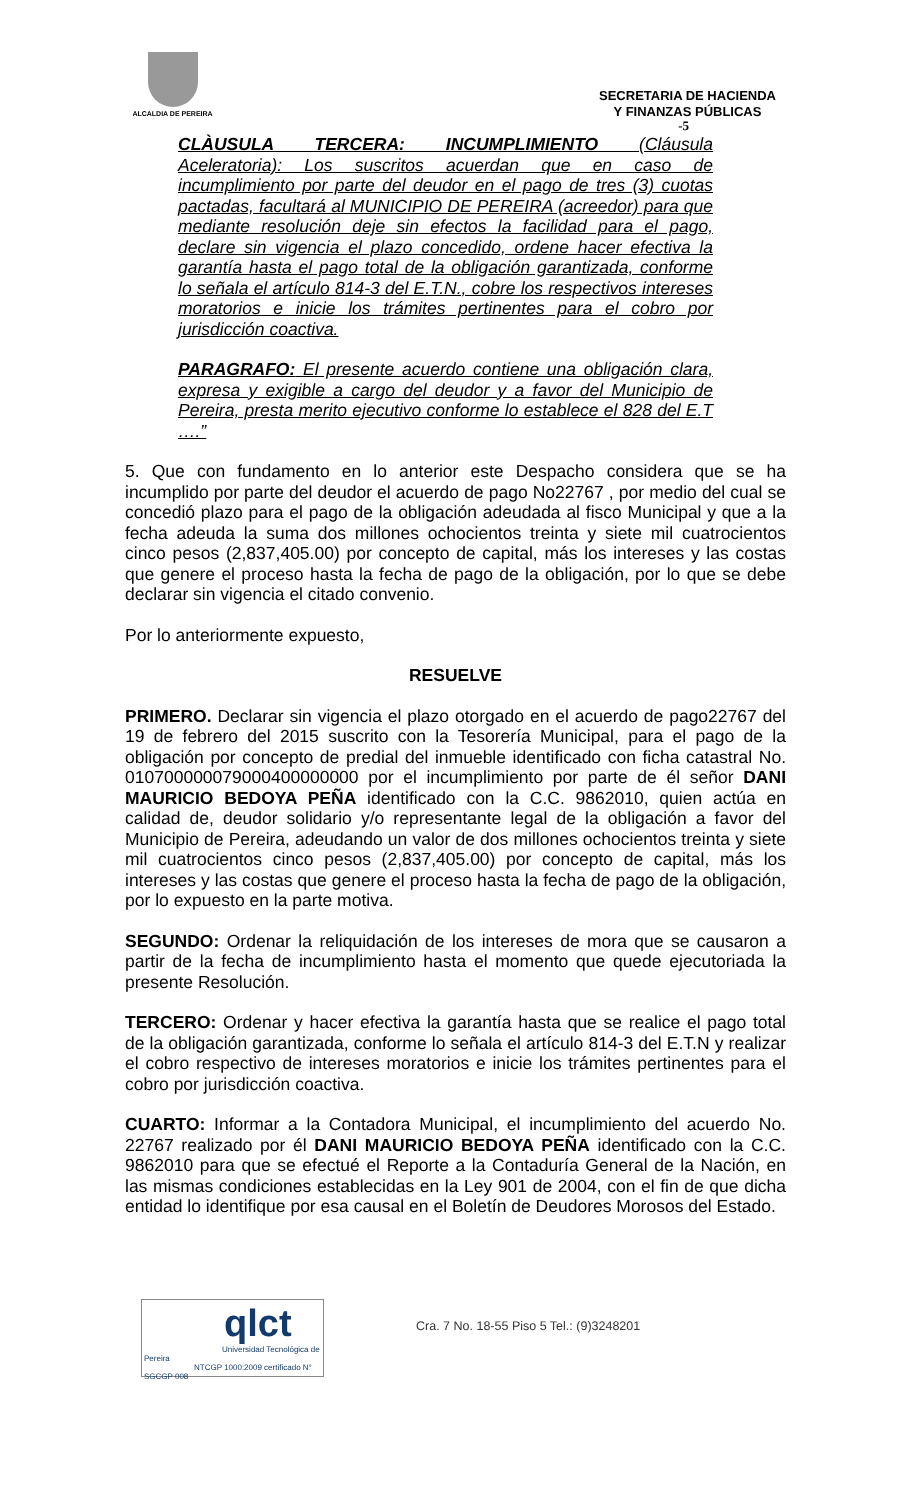ALCALDIA DE PEREIRA
SECRETARIA DE HACIENDA
Y FINANZAS PÚBLICAS
-5
CLÀUSULA TERCERA: INCUMPLIMIENTO (Cláusula Aceleratoria): Los suscritos acuerdan que en caso de incumplimiento por parte del deudor en el pago de tres (3) cuotas pactadas, facultará al MUNICIPIO DE PEREIRA (acreedor) para que mediante resolución deje sin efectos la facilidad para el pago, declare sin vigencia el plazo concedido, ordene hacer efectiva la garantía hasta el pago total de la obligación garantizada, conforme lo señala el artículo 814-3 del E.T.N., cobre los respectivos intereses moratorios e inicie los trámites pertinentes para el cobro por jurisdicción coactiva.
PARAGRAFO: El presente acuerdo contiene una obligación clara, expresa y exigible a cargo del deudor y a favor del Municipio de Pereira, presta merito ejecutivo conforme lo establece el 828 del E.T ….”
5. Que con fundamento en lo anterior este Despacho considera que se ha incumplido por parte del deudor el acuerdo de pago No22767 , por medio del cual se concedió plazo para el pago de la obligación adeudada al fisco Municipal y que a la fecha adeuda la suma dos millones ochocientos treinta y siete mil cuatrocientos cinco pesos (2,837,405.00) por concepto de capital, más los intereses y las costas que genere el proceso hasta la fecha de pago de la obligación, por lo que se debe declarar sin vigencia el citado convenio.
Por lo anteriormente expuesto,
RESUELVE
PRIMERO. Declarar sin vigencia el plazo otorgado en el acuerdo de pago22767 del 19 de febrero del 2015 suscrito con la Tesorería Municipal, para el pago de la obligación por concepto de predial del inmueble identificado con ficha catastral No. 010700000079000400000000 por el incumplimiento por parte de él señor DANI MAURICIO BEDOYA PEÑA identificado con la C.C. 9862010, quien actúa en calidad de, deudor solidario y/o representante legal de la obligación a favor del Municipio de Pereira, adeudando un valor de dos millones ochocientos treinta y siete mil cuatrocientos cinco pesos (2,837,405.00) por concepto de capital, más los intereses y las costas que genere el proceso hasta la fecha de pago de la obligación, por lo expuesto en la parte motiva.
SEGUNDO: Ordenar la reliquidación de los intereses de mora que se causaron a partir de la fecha de incumplimiento hasta el momento que quede ejecutoriada la presente Resolución.
TERCERO: Ordenar y hacer efectiva la garantía hasta que se realice el pago total de la obligación garantizada, conforme lo señala el artículo 814-3 del E.T.N y realizar el cobro respectivo de intereses moratorios e inicie los trámites pertinentes para el cobro por jurisdicción coactiva.
CUARTO: Informar a la Contadora Municipal, el incumplimiento del acuerdo No. 22767 realizado por él DANI MAURICIO BEDOYA PEÑA identificado con la C.C. 9862010 para que se efectué el Reporte a la Contaduría General de la Nación, en las mismas condiciones establecidas en la Ley 901 de 2004, con el fin de que dicha entidad lo identifique por esa causal en el Boletín de Deudores Morosos del Estado.
qlct
Universidad Tecnológica de Pereira
NTCGP 1000:2009 certificado N° SGCGP 008
Cra. 7 No. 18-55 Piso 5 Tel.: (9)3248201